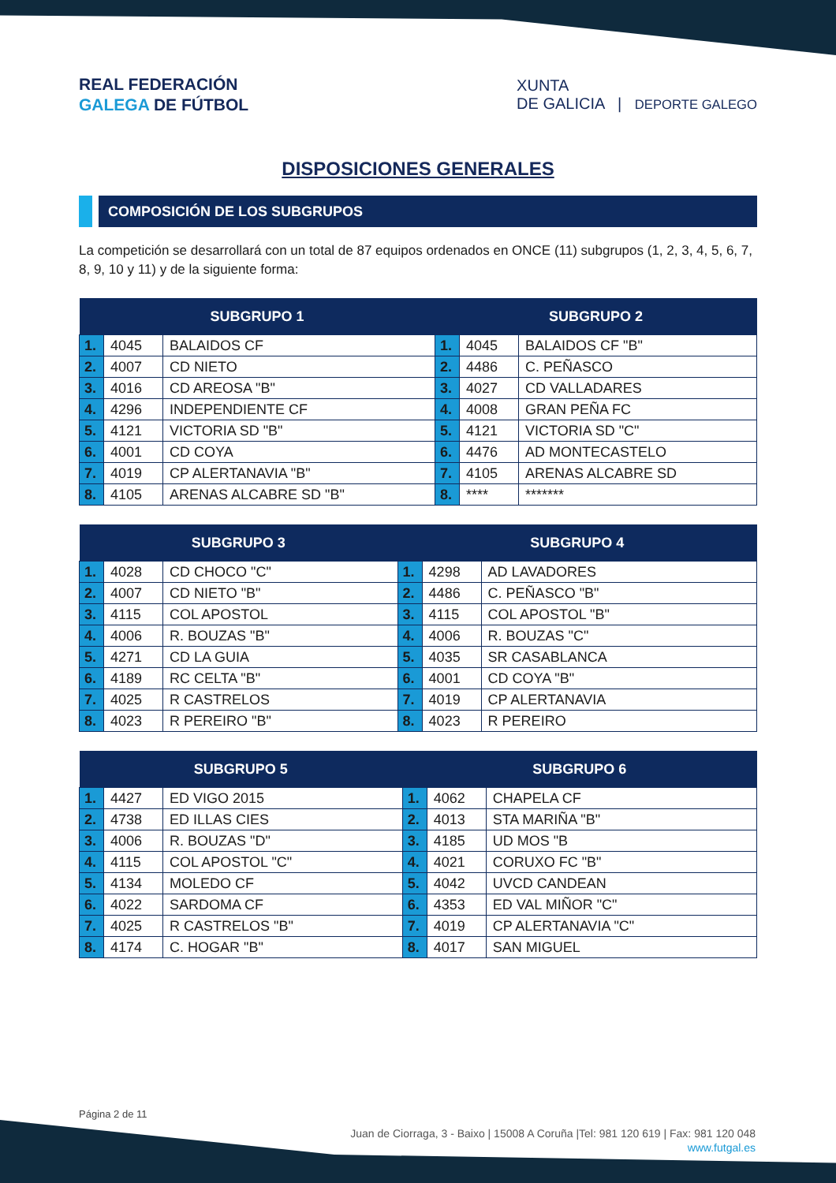REAL FEDERACIÓN
GALEGA DE FÚTBOL
XUNTA
DE GALICIA | DEPORTE GALEGO
DISPOSICIONES GENERALES
COMPOSICIÓN DE LOS SUBGRUPOS
La competición se desarrollará con un total de 87 equipos ordenados en ONCE (11) subgrupos (1, 2, 3, 4, 5, 6, 7, 8, 9, 10 y 11) y de la siguiente forma:
| SUBGRUPO 1 | | | SUBGRUPO 2 | | |
| --- | --- | --- | --- | --- | --- |
| 1. | 4045 | BALAIDOS CF | 1. | 4045 | BALAIDOS CF "B" |
| 2. | 4007 | CD NIETO | 2. | 4486 | C. PEÑASCO |
| 3. | 4016 | CD AREOSA "B" | 3. | 4027 | CD VALLADARES |
| 4. | 4296 | INDEPENDIENTE CF | 4. | 4008 | GRAN PEÑA FC |
| 5. | 4121 | VICTORIA SD "B" | 5. | 4121 | VICTORIA SD "C" |
| 6. | 4001 | CD COYA | 6. | 4476 | AD MONTECASTELO |
| 7. | 4019 | CP ALERTANAVIA "B" | 7. | 4105 | ARENAS ALCABRE SD |
| 8. | 4105 | ARENAS ALCABRE SD "B" | 8. | **** | ******* |
| SUBGRUPO 3 | | | SUBGRUPO 4 | | |
| --- | --- | --- | --- | --- | --- |
| 1. | 4028 | CD CHOCO "C" | 1. | 4298 | AD LAVADORES |
| 2. | 4007 | CD NIETO "B" | 2. | 4486 | C. PEÑASCO "B" |
| 3. | 4115 | COL APOSTOL | 3. | 4115 | COL APOSTOL "B" |
| 4. | 4006 | R. BOUZAS "B" | 4. | 4006 | R. BOUZAS "C" |
| 5. | 4271 | CD LA GUIA | 5. | 4035 | SR CASABLANCA |
| 6. | 4189 | RC CELTA "B" | 6. | 4001 | CD COYA "B" |
| 7. | 4025 | R CASTRELOS | 7. | 4019 | CP ALERTANAVIA |
| 8. | 4023 | R PEREIRO "B" | 8. | 4023 | R PEREIRO |
| SUBGRUPO 5 | | | SUBGRUPO 6 | | |
| --- | --- | --- | --- | --- | --- |
| 1. | 4427 | ED VIGO 2015 | 1. | 4062 | CHAPELA CF |
| 2. | 4738 | ED ILLAS CIES | 2. | 4013 | STA MARIÑA "B" |
| 3. | 4006 | R. BOUZAS "D" | 3. | 4185 | UD MOS "B |
| 4. | 4115 | COL APOSTOL "C" | 4. | 4021 | CORUXO FC "B" |
| 5. | 4134 | MOLEDO CF | 5. | 4042 | UVCD CANDEAN |
| 6. | 4022 | SARDOMA CF | 6. | 4353 | ED VAL MIÑOR "C" |
| 7. | 4025 | R CASTRELOS "B" | 7. | 4019 | CP ALERTANAVIA "C" |
| 8. | 4174 | C. HOGAR "B" | 8. | 4017 | SAN MIGUEL |
Página 2 de 11
Juan de Ciorraga, 3 - Baixo | 15008 A Coruña |Tel: 981 120 619 | Fax: 981 120 048
www.futgal.es